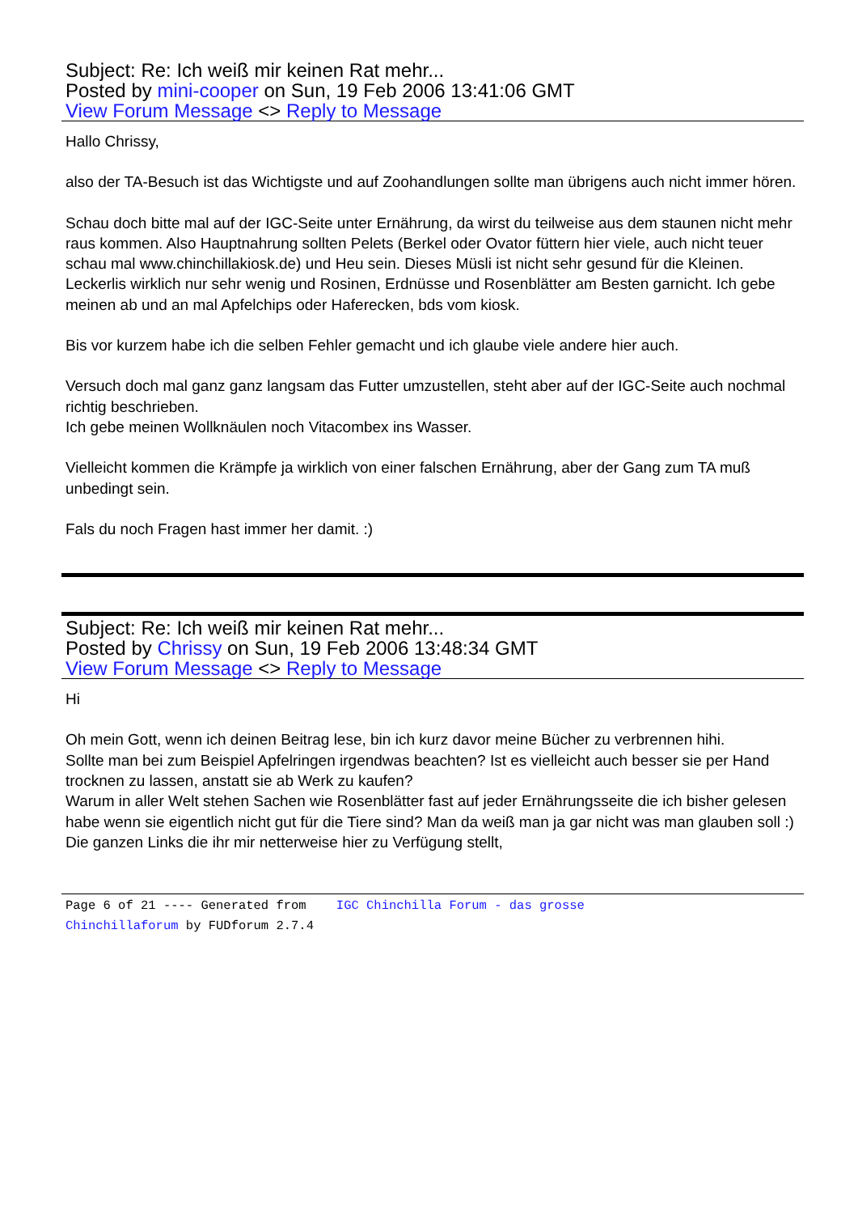Subject: Re: Ich weiß mir keinen Rat mehr...
Posted by mini-cooper on Sun, 19 Feb 2006 13:41:06 GMT
View Forum Message <> Reply to Message
Hallo Chrissy,
also der TA-Besuch ist das Wichtigste und auf Zoohandlungen sollte man übrigens auch nicht immer hören.
Schau doch bitte mal auf der IGC-Seite unter Ernährung, da wirst du teilweise aus dem staunen nicht mehr raus kommen. Also Hauptnahrung sollten Pelets (Berkel oder Ovator füttern hier viele, auch nicht teuer schau mal www.chinchillakiosk.de) und Heu sein. Dieses Müsli ist nicht sehr gesund für die Kleinen. Leckerlis wirklich nur sehr wenig und Rosinen, Erdnüsse und Rosenblätter am Besten garnicht. Ich gebe meinen ab und an mal Apfelchips oder Haferecken, bds vom kiosk.
Bis vor kurzem habe ich die selben Fehler gemacht und ich glaube viele andere hier auch.
Versuch doch mal ganz ganz langsam das Futter umzustellen, steht aber auf der IGC-Seite auch nochmal richtig beschrieben.
Ich gebe meinen Wollknäulen noch Vitacombex ins Wasser.
Vielleicht kommen die Krämpfe ja wirklich von einer falschen Ernährung, aber der Gang zum TA muß unbedingt sein.
Fals du noch Fragen hast immer her damit. :)
Subject: Re: Ich weiß mir keinen Rat mehr...
Posted by Chrissy on Sun, 19 Feb 2006 13:48:34 GMT
View Forum Message <> Reply to Message
Hi
Oh mein Gott, wenn ich deinen Beitrag lese, bin ich kurz davor meine Bücher zu verbrennen hihi.
Sollte man bei zum Beispiel Apfelringen irgendwas beachten? Ist es vielleicht auch besser sie per Hand trocknen zu lassen, anstatt sie ab Werk zu kaufen?
Warum in aller Welt stehen Sachen wie Rosenblätter fast auf jeder Ernährungsseite die ich bisher gelesen habe wenn sie eigentlich nicht gut für die Tiere sind? Man da weiß man ja gar nicht was man glauben soll :) Die ganzen Links die ihr mir netterweise hier zu Verfügung stellt,
Page 6 of 21 ---- Generated from IGC Chinchilla Forum - das grosse
Chinchillaforum by FUDforum 2.7.4